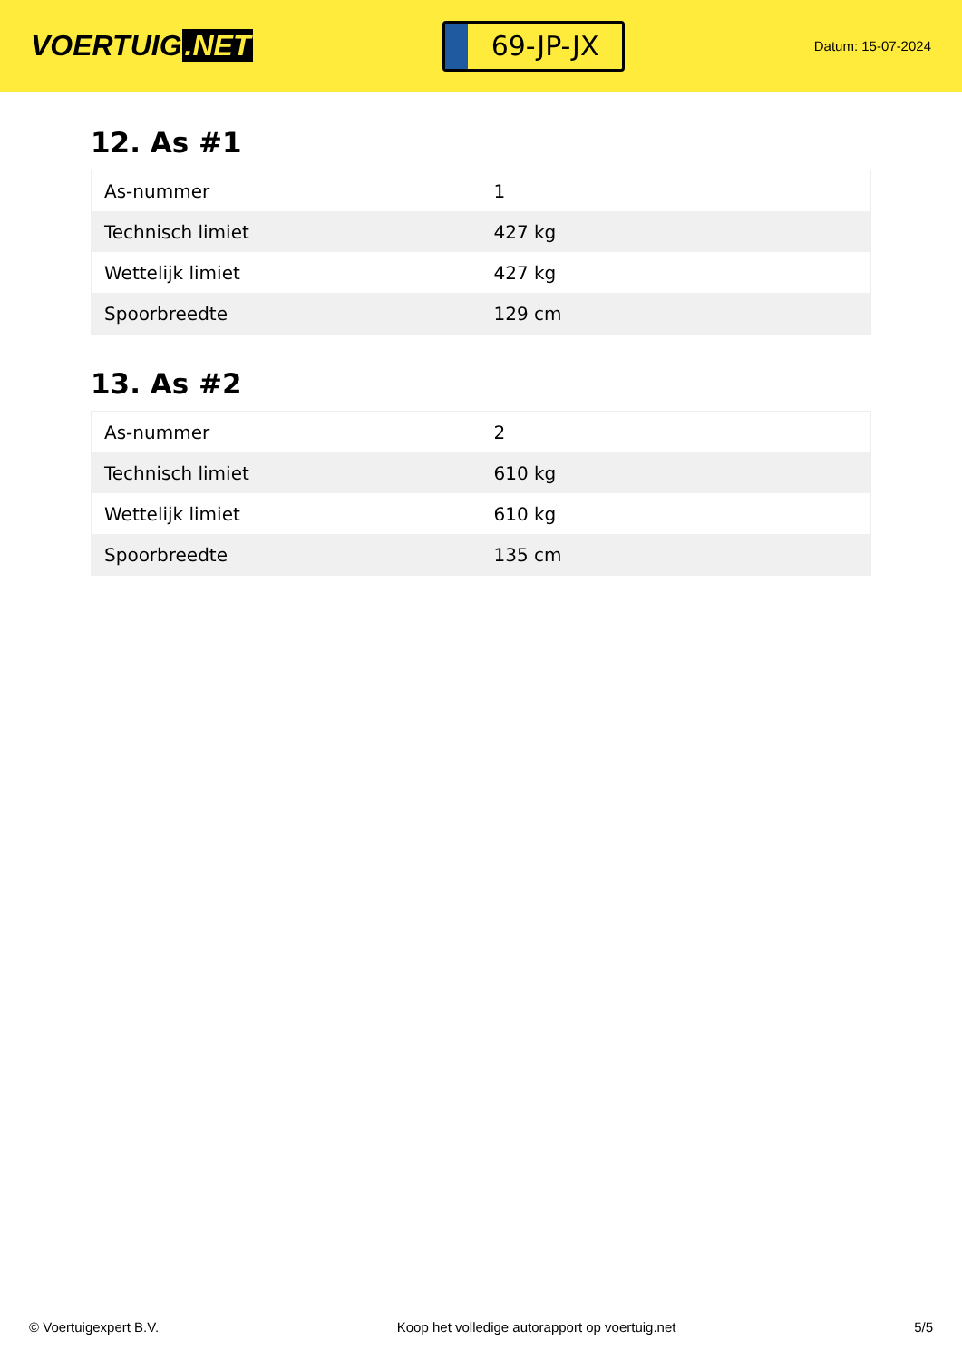VOERTUIG.NET
69-JP-JX
Datum: 15-07-2024
12. As #1
| As-nummer | 1 |
| Technisch limiet | 427 kg |
| Wettelijk limiet | 427 kg |
| Spoorbreedte | 129 cm |
13. As #2
| As-nummer | 2 |
| Technisch limiet | 610 kg |
| Wettelijk limiet | 610 kg |
| Spoorbreedte | 135 cm |
© Voertuigexpert B.V. Koop het volledige autorapport op voertuig.net 5/5